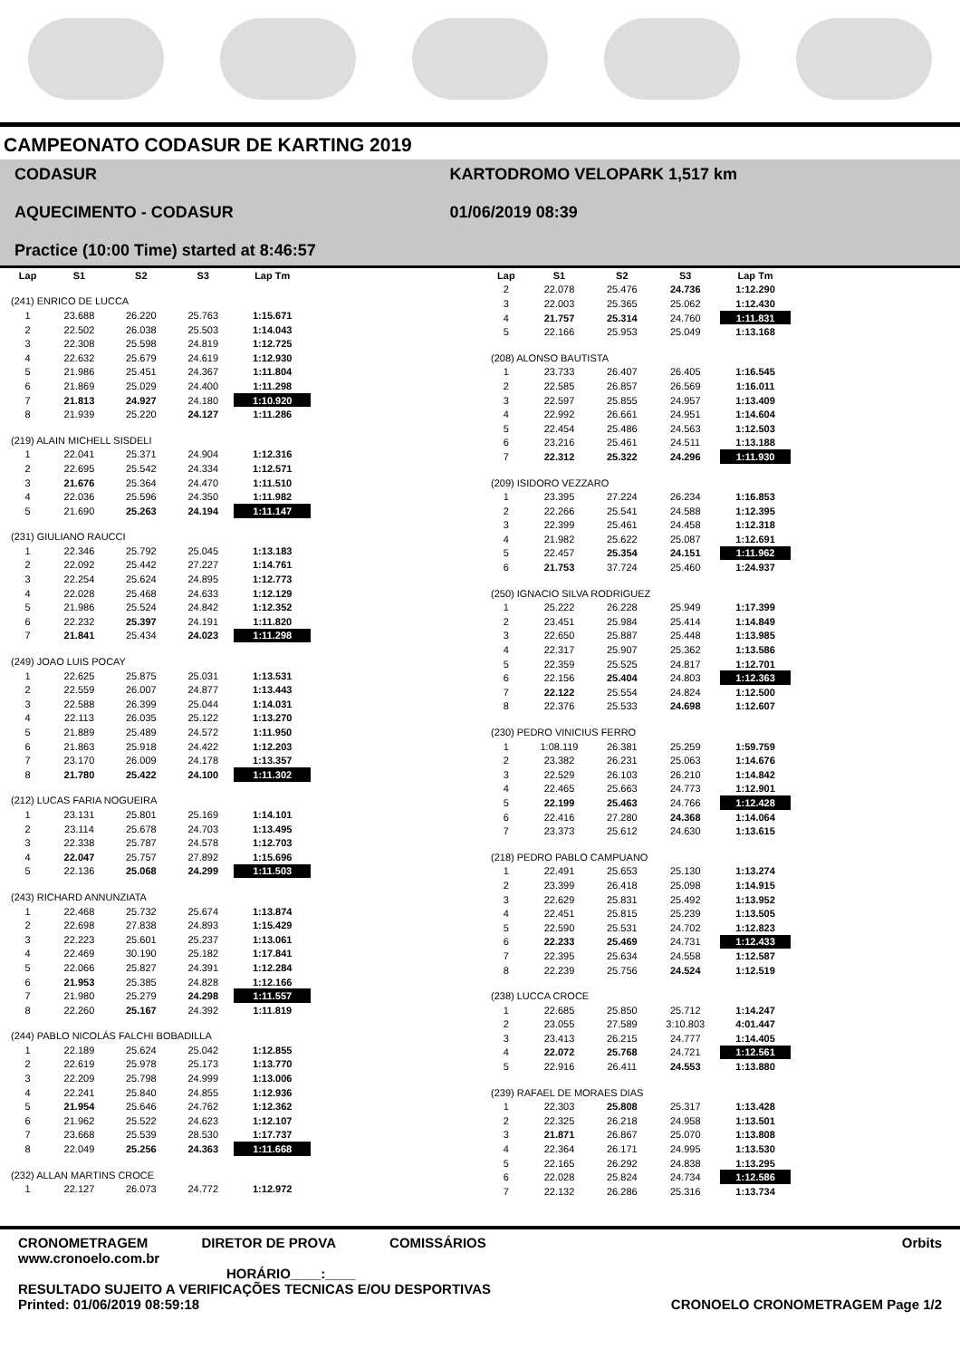CAMPEONATO CODASUR DE KARTING 2019
CODASUR
AQUECIMENTO - CODASUR
Practice (10:00 Time) started at 8:46:57
KARTODROMO VELOPARK 1,517 km
01/06/2019 08:39
| Lap | S1 | S2 | S3 | Lap Tm |
| --- | --- | --- | --- | --- |
| (241) ENRICO DE LUCCA | | | | |
| 1 | 23.688 | 26.220 | 25.763 | 1:15.671 |
| 2 | 22.502 | 26.038 | 25.503 | 1:14.043 |
| 3 | 22.308 | 25.598 | 24.819 | 1:12.725 |
| 4 | 22.632 | 25.679 | 24.619 | 1:12.930 |
| 5 | 21.986 | 25.451 | 24.367 | 1:11.804 |
| 6 | 21.869 | 25.029 | 24.400 | 1:11.298 |
| 7 | 21.813 | 24.927 | 24.180 | 1:10.920 |
| 8 | 21.939 | 25.220 | 24.127 | 1:11.286 |
| (219) ALAIN MICHELL SISDELI | | | | |
| 1 | 22.041 | 25.371 | 24.904 | 1:12.316 |
| 2 | 22.695 | 25.542 | 24.334 | 1:12.571 |
| 3 | 21.676 | 25.364 | 24.470 | 1:11.510 |
| 4 | 22.036 | 25.596 | 24.350 | 1:11.982 |
| 5 | 21.690 | 25.263 | 24.194 | 1:11.147 |
| (231) GIULIANO RAUCCI | | | | |
| 1 | 22.346 | 25.792 | 25.045 | 1:13.183 |
| 2 | 22.092 | 25.442 | 27.227 | 1:14.761 |
| 3 | 22.254 | 25.624 | 24.895 | 1:12.773 |
| 4 | 22.028 | 25.468 | 24.633 | 1:12.129 |
| 5 | 21.986 | 25.524 | 24.842 | 1:12.352 |
| 6 | 22.232 | 25.397 | 24.191 | 1:11.820 |
| 7 | 21.841 | 25.434 | 24.023 | 1:11.298 |
| (249) JOAO LUIS POCAY | | | | |
| 1 | 22.625 | 25.875 | 25.031 | 1:13.531 |
| 2 | 22.559 | 26.007 | 24.877 | 1:13.443 |
| 3 | 22.588 | 26.399 | 25.044 | 1:14.031 |
| 4 | 22.113 | 26.035 | 25.122 | 1:13.270 |
| 5 | 21.889 | 25.489 | 24.572 | 1:11.950 |
| 6 | 21.863 | 25.918 | 24.422 | 1:12.203 |
| 7 | 23.170 | 26.009 | 24.178 | 1:13.357 |
| 8 | 21.780 | 25.422 | 24.100 | 1:11.302 |
| (212) LUCAS FARIA NOGUEIRA | | | | |
| 1 | 23.131 | 25.801 | 25.169 | 1:14.101 |
| 2 | 23.114 | 25.678 | 24.703 | 1:13.495 |
| 3 | 22.338 | 25.787 | 24.578 | 1:12.703 |
| 4 | 22.047 | 25.757 | 27.892 | 1:15.696 |
| 5 | 22.136 | 25.068 | 24.299 | 1:11.503 |
| (243) RICHARD ANNUNZIATA | | | | |
| 1 | 22.468 | 25.732 | 25.674 | 1:13.874 |
| 2 | 22.698 | 27.838 | 24.893 | 1:15.429 |
| 3 | 22.223 | 25.601 | 25.237 | 1:13.061 |
| 4 | 22.469 | 30.190 | 25.182 | 1:17.841 |
| 5 | 22.066 | 25.827 | 24.391 | 1:12.284 |
| 6 | 21.953 | 25.385 | 24.828 | 1:12.166 |
| 7 | 21.980 | 25.279 | 24.298 | 1:11.557 |
| 8 | 22.260 | 25.167 | 24.392 | 1:11.819 |
| (244) PABLO NICOLÁS FALCHI BOBADILLA | | | | |
| 1 | 22.189 | 25.624 | 25.042 | 1:12.855 |
| 2 | 22.619 | 25.978 | 25.173 | 1:13.770 |
| 3 | 22.209 | 25.798 | 24.999 | 1:13.006 |
| 4 | 22.241 | 25.840 | 24.855 | 1:12.936 |
| 5 | 21.954 | 25.646 | 24.762 | 1:12.362 |
| 6 | 21.962 | 25.522 | 24.623 | 1:12.107 |
| 7 | 23.668 | 25.539 | 28.530 | 1:17.737 |
| 8 | 22.049 | 25.256 | 24.363 | 1:11.668 |
| (232) ALLAN MARTINS CROCE | | | | |
| 1 | 22.127 | 26.073 | 24.772 | 1:12.972 |
| Lap | S1 | S2 | S3 | Lap Tm |
| --- | --- | --- | --- | --- |
| 2 | 22.078 | 25.476 | 24.736 | 1:12.290 |
| 3 | 22.003 | 25.365 | 25.062 | 1:12.430 |
| 4 | 21.757 | 25.314 | 24.760 | 1:11.831 |
| 5 | 22.166 | 25.953 | 25.049 | 1:13.168 |
| (208) ALONSO BAUTISTA | | | | |
| 1 | 23.733 | 26.407 | 26.405 | 1:16.545 |
| 2 | 22.585 | 26.857 | 26.569 | 1:16.011 |
| 3 | 22.597 | 25.855 | 24.957 | 1:13.409 |
| 4 | 22.992 | 26.661 | 24.951 | 1:14.604 |
| 5 | 22.454 | 25.486 | 24.563 | 1:12.503 |
| 6 | 23.216 | 25.461 | 24.511 | 1:13.188 |
| 7 | 22.312 | 25.322 | 24.296 | 1:11.930 |
| (209) ISIDORO VEZZARO | | | | |
| 1 | 23.395 | 27.224 | 26.234 | 1:16.853 |
| 2 | 22.266 | 25.541 | 24.588 | 1:12.395 |
| 3 | 22.399 | 25.461 | 24.458 | 1:12.318 |
| 4 | 21.982 | 25.622 | 25.087 | 1:12.691 |
| 5 | 22.457 | 25.354 | 24.151 | 1:11.962 |
| 6 | 21.753 | 37.724 | 25.460 | 1:24.937 |
| (250) IGNACIO SILVA RODRIGUEZ | | | | |
| 1 | 25.222 | 26.228 | 25.949 | 1:17.399 |
| 2 | 23.451 | 25.984 | 25.414 | 1:14.849 |
| 3 | 22.650 | 25.887 | 25.448 | 1:13.985 |
| 4 | 22.317 | 25.907 | 25.362 | 1:13.586 |
| 5 | 22.359 | 25.525 | 24.817 | 1:12.701 |
| 6 | 22.156 | 25.404 | 24.803 | 1:12.363 |
| 7 | 22.122 | 25.554 | 24.824 | 1:12.500 |
| 8 | 22.376 | 25.533 | 24.698 | 1:12.607 |
| (230) PEDRO VINICIUS FERRO | | | | |
| 1 | 1:08.119 | 26.381 | 25.259 | 1:59.759 |
| 2 | 23.382 | 26.231 | 25.063 | 1:14.676 |
| 3 | 22.529 | 26.103 | 26.210 | 1:14.842 |
| 4 | 22.465 | 25.663 | 24.773 | 1:12.901 |
| 5 | 22.199 | 25.463 | 24.766 | 1:12.428 |
| 6 | 22.416 | 27.280 | 24.368 | 1:14.064 |
| 7 | 23.373 | 25.612 | 24.630 | 1:13.615 |
| (218) PEDRO PABLO CAMPUANO | | | | |
| 1 | 22.491 | 25.653 | 25.130 | 1:13.274 |
| 2 | 23.399 | 26.418 | 25.098 | 1:14.915 |
| 3 | 22.629 | 25.831 | 25.492 | 1:13.952 |
| 4 | 22.451 | 25.815 | 25.239 | 1:13.505 |
| 5 | 22.590 | 25.531 | 24.702 | 1:12.823 |
| 6 | 22.233 | 25.469 | 24.731 | 1:12.433 |
| 7 | 22.395 | 25.634 | 24.558 | 1:12.587 |
| 8 | 22.239 | 25.756 | 24.524 | 1:12.519 |
| (238) LUCCA CROCE | | | | |
| 1 | 22.685 | 25.850 | 25.712 | 1:14.247 |
| 2 | 23.055 | 27.589 | 3:10.803 | 4:01.447 |
| 3 | 23.413 | 26.215 | 24.777 | 1:14.405 |
| 4 | 22.072 | 25.768 | 24.721 | 1:12.561 |
| 5 | 22.916 | 26.411 | 24.553 | 1:13.880 |
| (239) RAFAEL DE MORAES DIAS | | | | |
| 1 | 22.303 | 25.808 | 25.317 | 1:13.428 |
| 2 | 22.325 | 26.218 | 24.958 | 1:13.501 |
| 3 | 21.871 | 26.867 | 25.070 | 1:13.808 |
| 4 | 22.364 | 26.171 | 24.995 | 1:13.530 |
| 5 | 22.165 | 26.292 | 24.838 | 1:13.295 |
| 6 | 22.028 | 25.824 | 24.734 | 1:12.586 |
| 7 | 22.132 | 26.286 | 25.316 | 1:13.734 |
CRONOMETRAGEM DIRETOR DE PROVA COMISSÁRIOS Orbits
www.cronoelo.com.br
HORÁRIO____:____
RESULTADO SUJEITO A VERIFICAÇÕES TECNICAS E/OU DESPORTIVAS
Printed: 01/06/2019 08:59:18 CRONOELO CRONOMETRAGEM Page 1/2